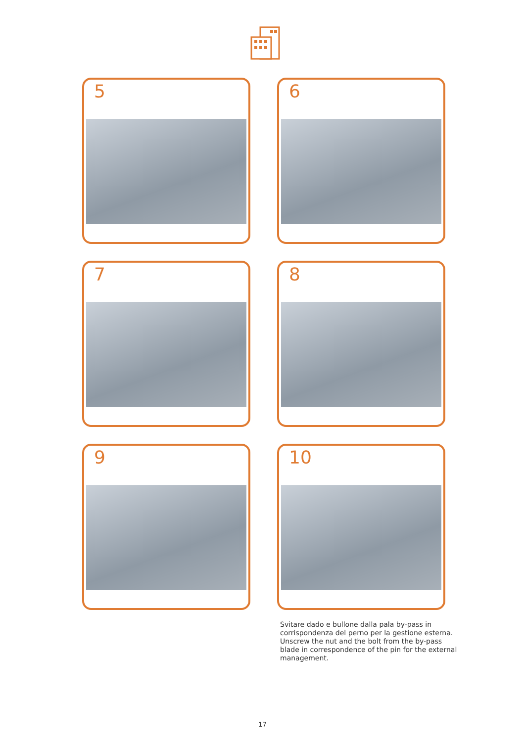5
6
7
8
9
10
Svitare dado e bullone dalla pala by-pass in corrispondenza del perno per la gestione esterna.
Unscrew the nut and the bolt from the by-pass blade in correspondence of the pin for the external management.
17